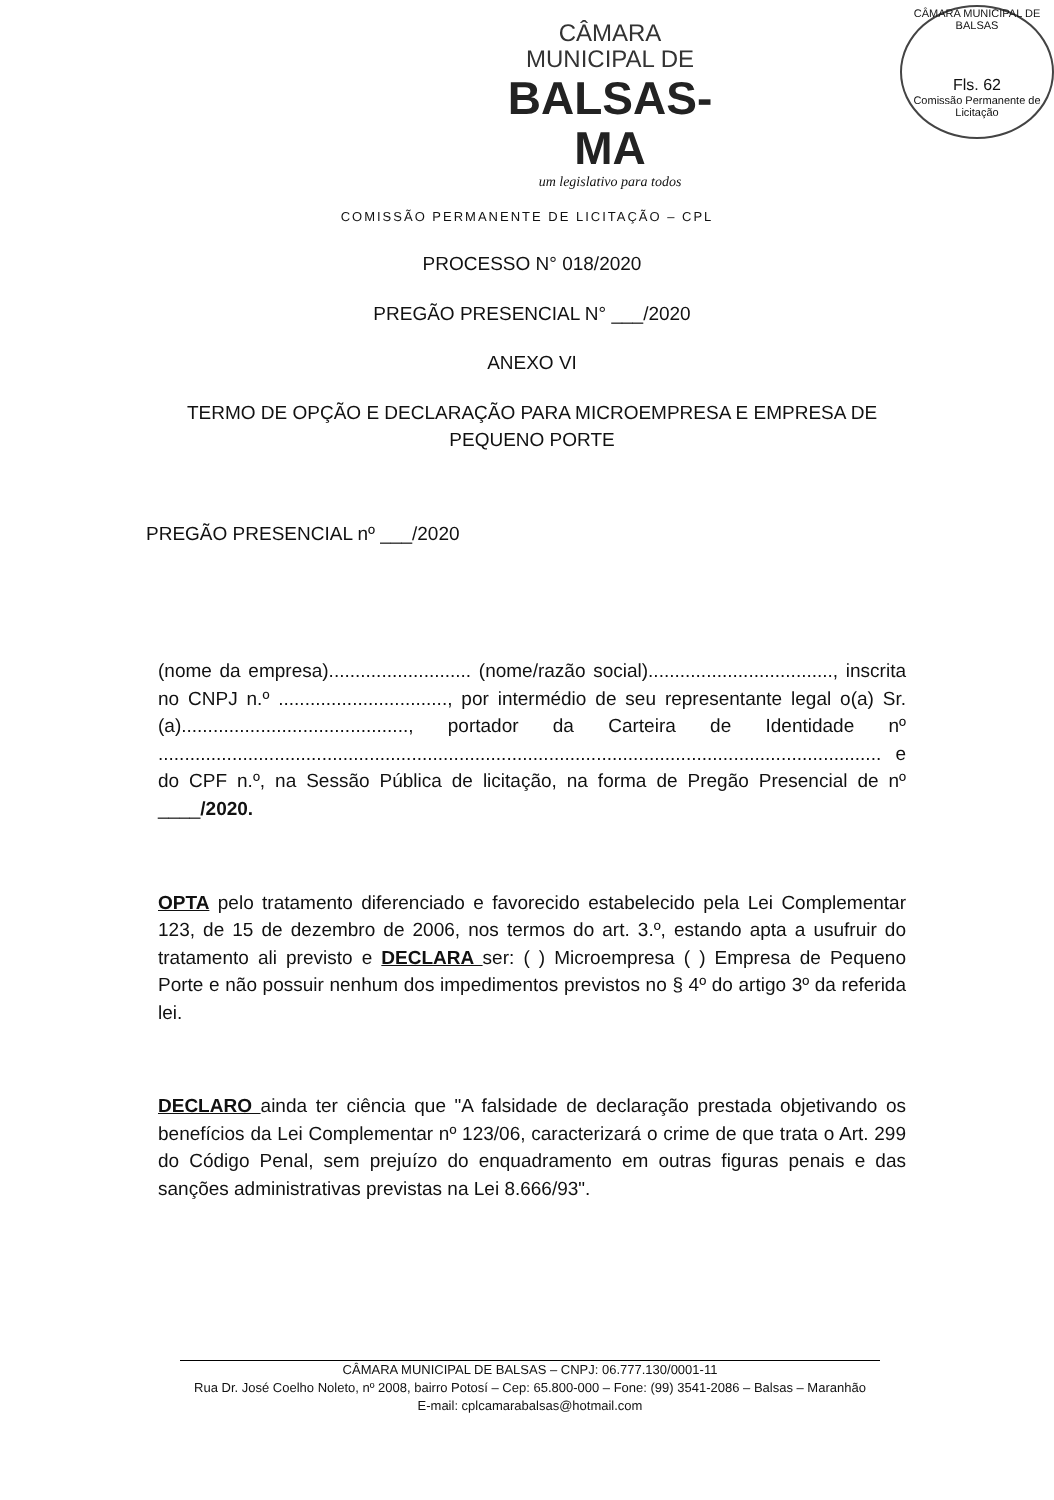CÂMARA MUNICIPAL DE BALSAS
Fls. 62
Comissão Permanente de Licitação
CÂMARA MUNICIPAL DE
BALSAS-MA
um legislativo para todos
COMISSÃO PERMANENTE DE LICITAÇÃO – CPL
PROCESSO N° 018/2020
PREGÃO PRESENCIAL N° ___/2020
ANEXO VI
TERMO DE OPÇÃO E DECLARAÇÃO PARA MICROEMPRESA E EMPRESA DE PEQUENO PORTE
PREGÃO PRESENCIAL nº ___/2020
(nome da empresa)........................... (nome/razão social)..................................., inscrita no CNPJ n.º ................................, por intermédio de seu representante legal o(a) Sr.(a)..........................................., portador da Carteira de Identidade nº ......................................................................................................................................... e do CPF n.º, na Sessão Pública de licitação, na forma de Pregão Presencial de nº ____/2020.
OPTA pelo tratamento diferenciado e favorecido estabelecido pela Lei Complementar 123, de 15 de dezembro de 2006, nos termos do art. 3.º, estando apta a usufruir do tratamento ali previsto e DECLARA ser: ( ) Microempresa ( ) Empresa de Pequeno Porte e não possuir nenhum dos impedimentos previstos no § 4º do artigo 3º da referida lei.
DECLARO ainda ter ciência que "A falsidade de declaração prestada objetivando os benefícios da Lei Complementar nº 123/06, caracterizará o crime de que trata o Art. 299 do Código Penal, sem prejuízo do enquadramento em outras figuras penais e das sanções administrativas previstas na Lei 8.666/93".
CÂMARA MUNICIPAL DE BALSAS – CNPJ: 06.777.130/0001-11
Rua Dr. José Coelho Noleto, nº 2008, bairro Potosí – Cep: 65.800-000 – Fone: (99) 3541-2086 – Balsas – Maranhão
E-mail: cplcamarabalsas@hotmail.com